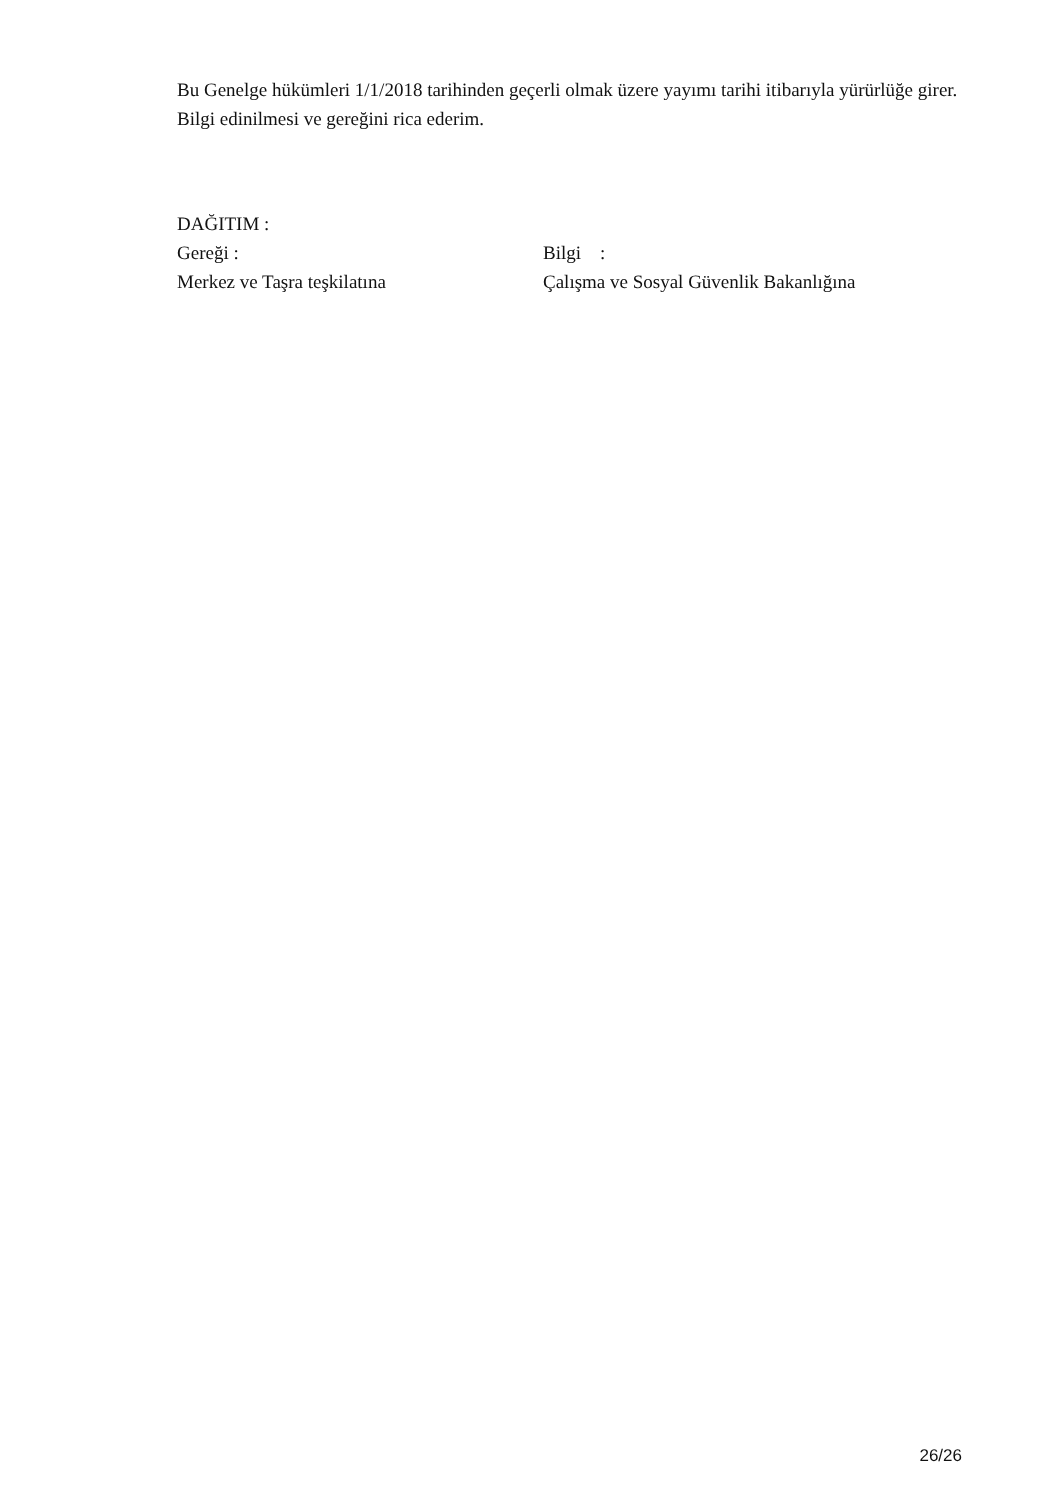Bu Genelge hükümleri 1/1/2018 tarihinden geçerli olmak üzere yayımı tarihi itibarıyla yürürlüğe girer.
Bilgi edinilmesi ve gereğini rica ederim.
DAĞITIM :
Gereği : Bilgi :
Merkez ve Taşra teşkilatına Çalışma ve Sosyal Güvenlik Bakanlığına
26/26